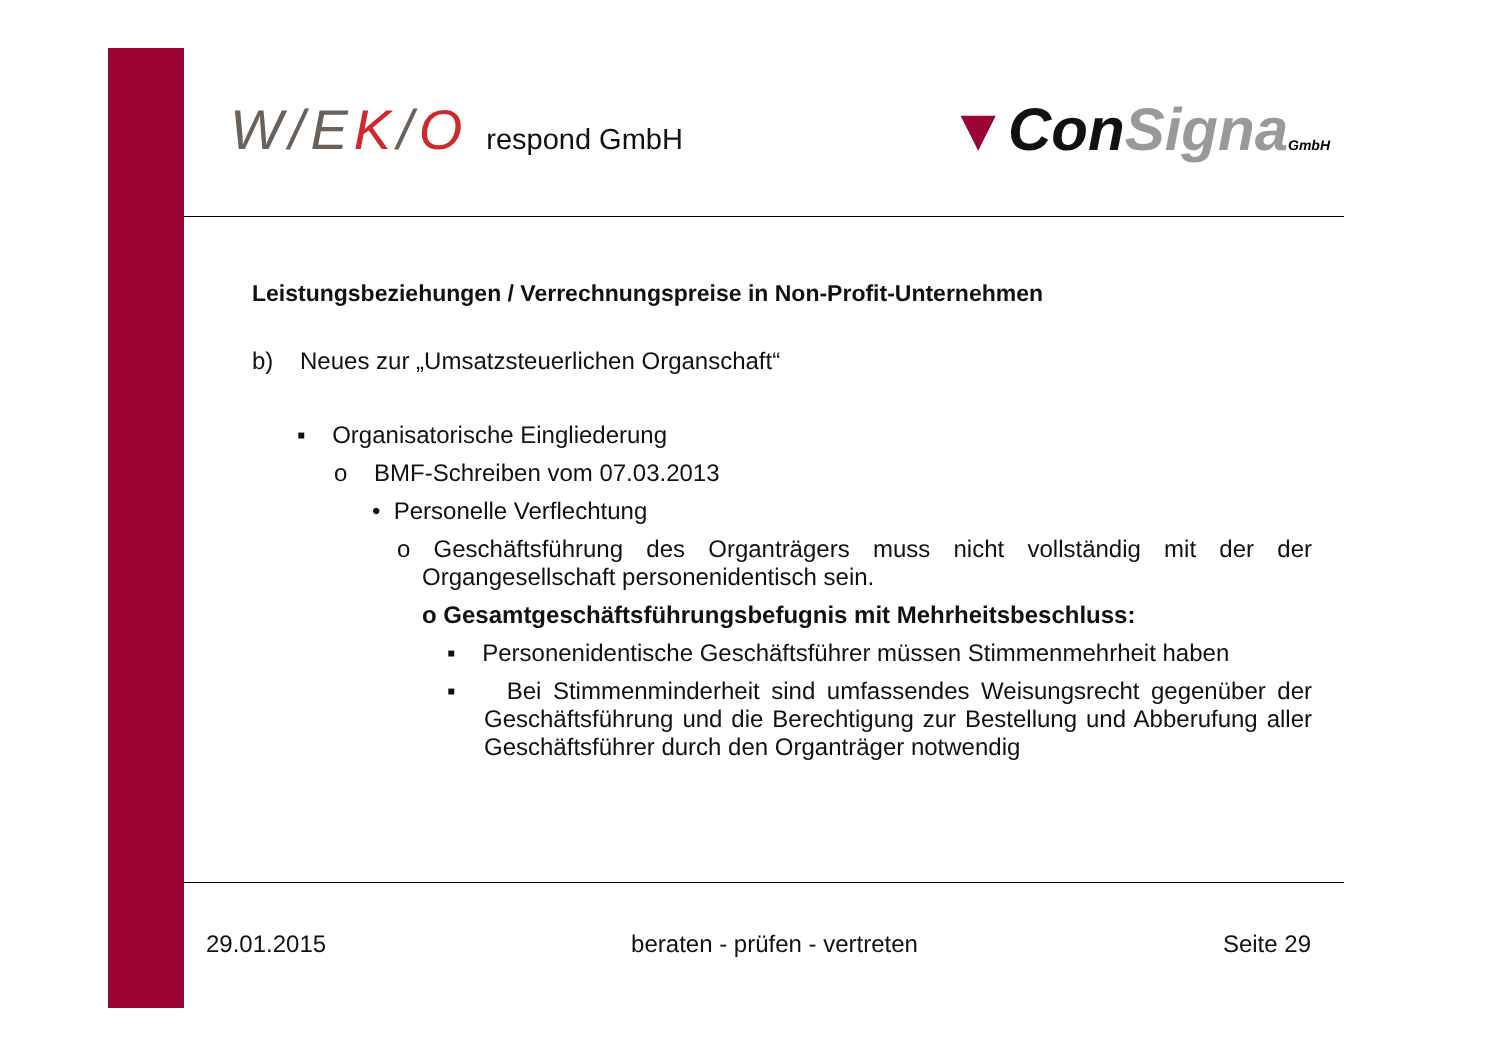W/EK/O respond GmbH
▼ConSigna GmbH
Leistungsbeziehungen / Verrechnungspreise in Non-Profit-Unternehmen
b) Neues zur „Umsatzsteuerlichen Organschaft“
▪ Organisatorische Eingliederung
o BMF-Schreiben vom 07.03.2013
• Personelle Verflechtung
o Geschäftsführung des Organträgers muss nicht vollständig mit der der Organgesellschaft personenidentisch sein.
o Gesamtgeschäftsführungsbefugnis mit Mehrheitsbeschluss:
▪ Personenidentische Geschäftsführer müssen Stimmenmehrheit haben
▪ Bei Stimmenminderheit sind umfassendes Weisungsrecht gegenüber der Geschäftsführung und die Berechtigung zur Bestellung und Abberufung aller Geschäftsführer durch den Organträger notwendig
29.01.2015 beraten - prüfen - vertreten Seite 29